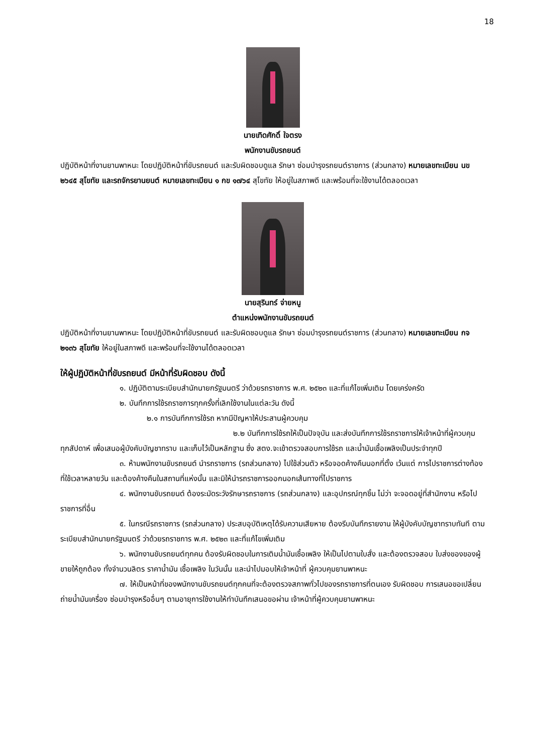18
นายเทิดศักดิ์ ใจตรง
พนักงานขับรถยนต์
ปฏิบัติหน้าที่งานยานพาหนะ โดยปฏิบัติหน้าที่ขับรถยนต์ และรับผิดชอบดูแล รักษา ซ่อมบำรุงรถยนต์ราชการ (ส่วนกลาง) หมายเลขทะเบียน นข ๒๖๔๕ สุโขทัย และรถจักรยานยนต์ หมายเลขทะเบียน ๑ กข ๑๗๖๔ สุโขทัย ให้อยู่ในสภาพดี และพร้อมที่จะใช้งานได้ตลอดเวลา
นายสุรินทร์ จ่ายหนู
ตำแหน่งพนักงานขับรถยนต์
ปฏิบัติหน้าที่งานยานพาหนะ โดยปฏิบัติหน้าที่ขับรถยนต์ และรับผิดชอบดูแล รักษา ซ่อมบำรุงรถยนต์ราชการ (ส่วนกลาง) หมายเลขทะเบียน กจ ๒๑๓๖ สุโขทัย ให้อยู่ในสภาพดี และพร้อมที่จะใช้งานได้ตลอดเวลา
ให้ผู้ปฏิบัติหน้าที่ขับรถยนต์ มีหน้าที่รับผิดชอบ ดังนี้
๑. ปฏิบัติตามระเบียบสำนักนายกรัฐมนตรี ว่าด้วยรถราชการ พ.ศ. ๒๕๒๓ และที่แก้ไขเพิ่มเติม โดยเคร่งครัด
๒. บันทึกการใช้รถราชการทุกครั้งที่เลิกใช้งานในแต่ละวัน ดังนี้
๒.๑ การบันทึกการใช้รถ หากมีปัญหาให้ประสานผู้ควบคุม
๒.๒ บันทึกการใช้รถให้เป็นปัจจุบัน และส่งบันทึกการใช้รถราชการให้เจ้าหน้าที่ผู้ควบคุม ทุกสัปดาห์ เพื่อเสนอผู้บังคับบัญชาทราบ และเก็บไว้เป็นหลักฐาน ซึ่ง สตง.จะเข้าตรวจสอบการใช้รถ และน้ำมันเชื้อเพลิงเป็นประจำทุกปี
๓. ห้ามพนักงานขับรถยนต์ นำรถราชการ (รถส่วนกลาง) ไปใช้ส่วนตัว หรือจอดค้างคืนนอกที่ตั้ง เว้นแต่ การไปราชการต่างท้องที่ใช้เวลาหลายวัน และต้องค้างคืนในสถานที่แห่งนั้น และมิให้นำรถราชการออกนอกเส้นทางที่ไปราชการ
๔. พนักงานขับรถยนต์ ต้องระมัดระวังรักษารถราชการ (รถส่วนกลาง) และอุปกรณ์ทุกชิ้น ไม่ว่า จะจอดอยู่ที่สำนักงาน หรือไปราชการที่อื่น
๕. ในกรณีรถราชการ (รถส่วนกลาง) ประสบอุบัติเหตุได้รับความเสียหาย ต้องรีบบันทึกรายงาน ให้ผู้บังคับบัญชาทราบทันที ตามระเบียบสำนักนายกรัฐมนตรี ว่าด้วยรถราชการ พ.ศ. ๒๕๒๓ และที่แก้ไขเพิ่มเติม
๖. พนักงานขับรถยนต์ทุกคน ต้องรับผิดชอบในการเติมน้ำมันเชื้อเพลิง ให้เป็นไปตามใบสั่ง และต้องตรวจสอบ ใบส่งของของผู้ขายให้ถูกต้อง ทั้งจำนวนลิตร ราคาน้ำมัน เชื้อเพลิง ในวันนั้น และนำไปมอบให้เจ้าหน้าที่ ผู้ควบคุมยานพาหนะ
๗. ให้เป็นหน้าที่ของพนักงานขับรถยนต์ทุกคนที่จะต้องตรวจสภาพทั่วไปของรถราชการที่ตนเอง รับผิดชอบ การเสนอขอเปลี่ยนถ่ายน้ำมันเครื่อง ซ่อมบำรุงหรืออื่นๆ ตามอายุการใช้งานให้ทำบันทึกเสนอขอผ่าน เจ้าหน้าที่ผู้ควบคุมยานพาหนะ